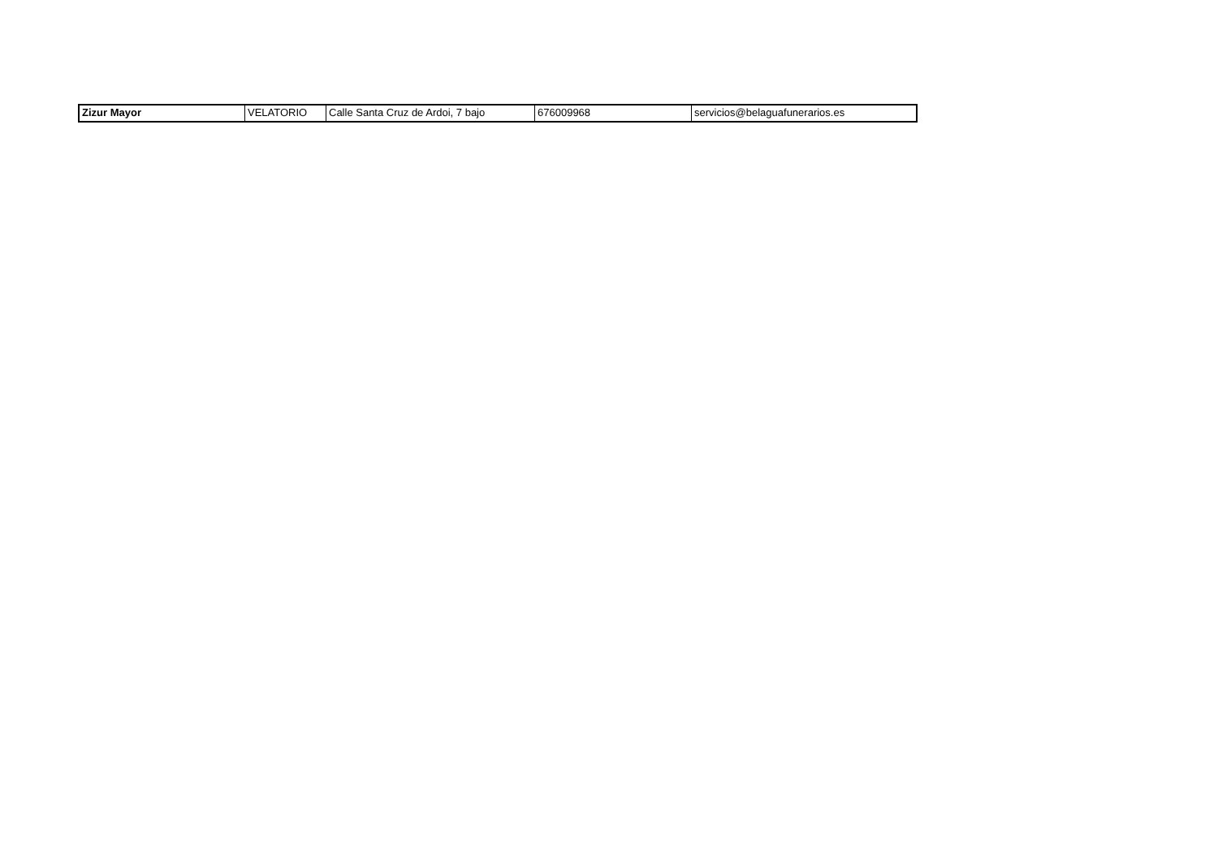| Zizur Mayor | VELATORIO | Calle Santa Cruz de Ardoi, 7 bajo | 676009968 | servicios@belaguafunerarios.es |